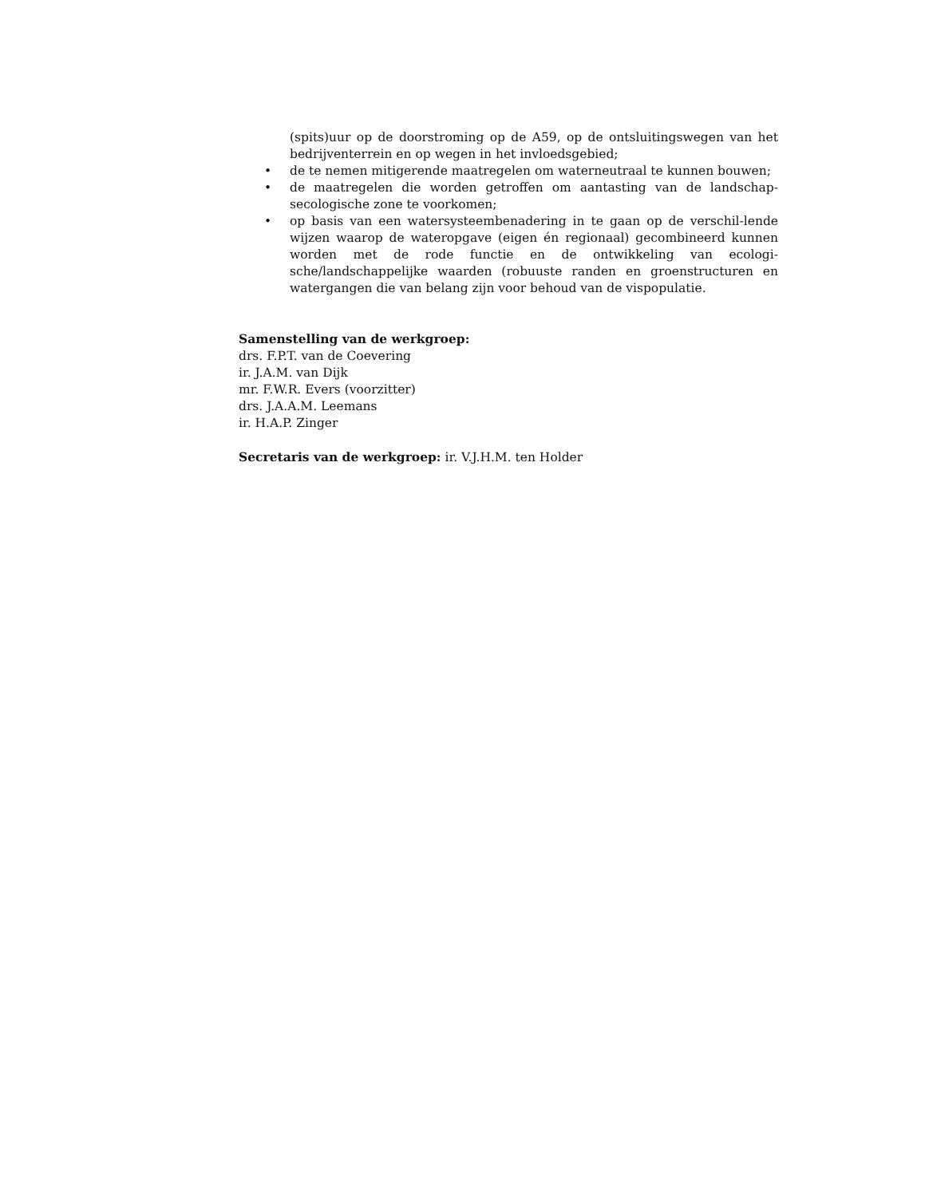(spits)uur op de doorstroming op de A59, op de ontsluitingswegen van het bedrijventerrein en op wegen in het invloedsgebied;
• de te nemen mitigerende maatregelen om waterneutraal te kunnen bouwen;
• de maatregelen die worden getroffen om aantasting van de landschap-secologische zone te voorkomen;
• op basis van een watersysteembenadering in te gaan op de verschil-lende wijzen waarop de wateropgave (eigen én regionaal) gecombineerd kunnen worden met de rode functie en de ontwikkeling van ecologi-sche/landschappelijke waarden (robuuste randen en groenstructuren en watergangen die van belang zijn voor behoud van de vispopulatie.
Samenstelling van de werkgroep:
drs. F.P.T. van de Coevering
ir. J.A.M. van Dijk
mr. F.W.R. Evers (voorzitter)
drs. J.A.A.M. Leemans
ir. H.A.P. Zinger
Secretaris van de werkgroep: ir. V.J.H.M. ten Holder